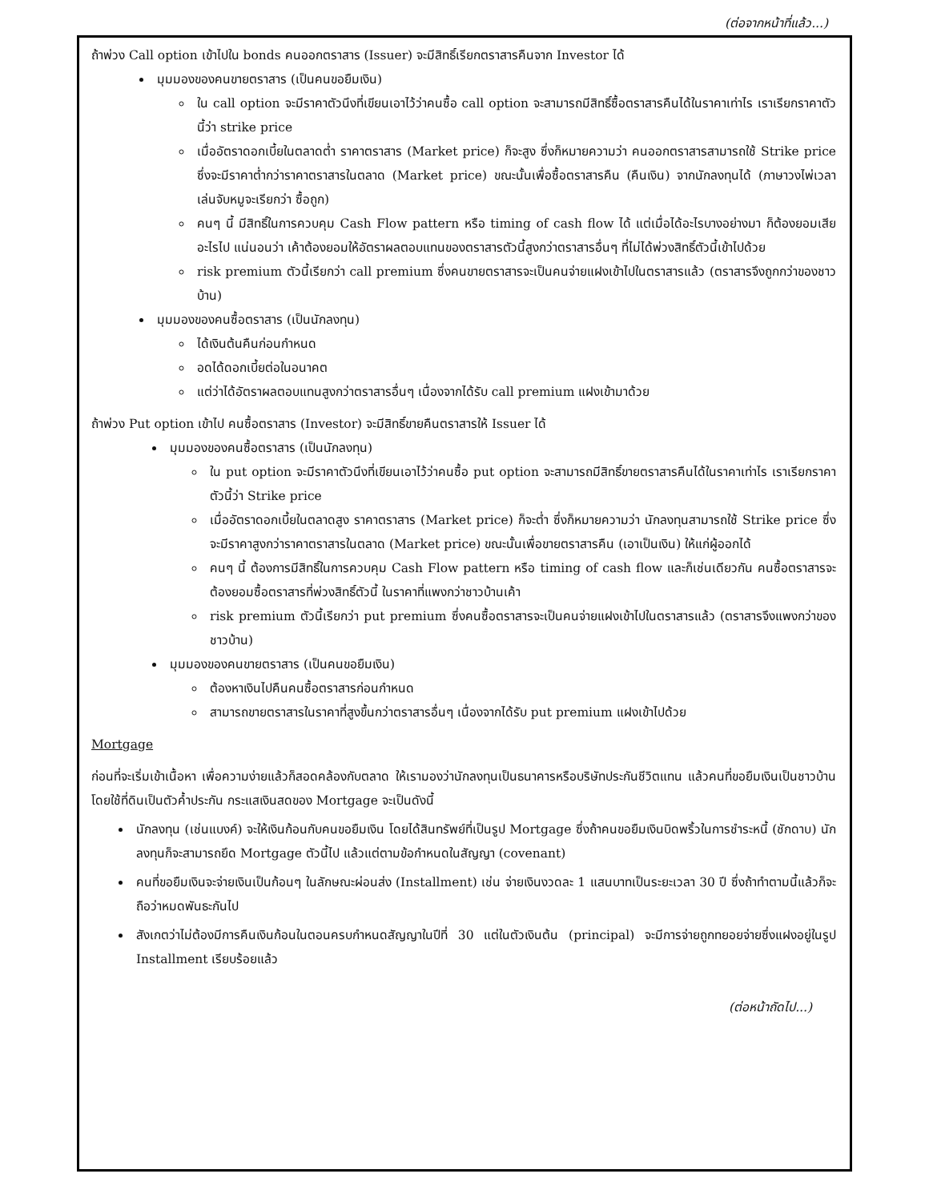(ต่อจากหน้าที่แล้ว...)
ถ้าพ่วง Call option เข้าไปใน bonds คนออกตราสาร (Issuer) จะมีสิทธิ์เรียกตราสารคืนจาก Investor ได้
มุมมองของคนขายตราสาร (เป็นคนขอยืมเงิน)
ใน call option จะมีราคาตัวนึงที่เขียนเอาไว้ว่าคนซื้อ call option จะสามารถมีสิทธิ์ซื้อตราสารคืนได้ในราคาเท่าไร เราเรียกราคาตัวนี้ว่า strike price
เมื่ออัตราดอกเบี้ยในตลาดต่ำ ราคาตราสาร (Market price) ก็จะสูง ซึ่งก็หมายความว่า คนออกตราสารสามารถใช้ Strike price ซึ่งจะมีราคาต่ำกว่าราคาตราสารในตลาด (Market price) ขณะนั้นเพื่อซื้อตราสารคืน (คืนเงิน) จากนักลงทุนได้ (ภาษาวงไพ่เวลาเล่นจับหมูจะเรียกว่า ซื้อถูก)
คนๆ นี้ มีสิทธิ์ในการควบคุม Cash Flow pattern หรือ timing of cash flow ได้ แต่เมื่อได้อะไรบางอย่างมา ก็ต้องยอมเสียอะไรไป แน่นอนว่า เค้าต้องยอมให้อัตราผลตอบแทนของตราสารตัวนี้สูงกว่าตราสารอื่นๆ ที่ไม่ได้พ่วงสิทธิ์ตัวนี้เข้าไปด้วย
risk premium ตัวนี้เรียกว่า call premium ซึ่งคนขายตราสารจะเป็นคนจ่ายแฝงเข้าไปในตราสารแล้ว (ตราสารจึงถูกกว่าของชาวบ้าน)
มุมมองของคนซื้อตราสาร (เป็นนักลงทุน)
ได้เงินต้นคืนก่อนกำหนด
อดได้ดอกเบี้ยต่อในอนาคต
แต่ว่าได้อัตราผลตอบแทนสูงกว่าตราสารอื่นๆ เนื่องจากได้รับ call premium แฝงเข้ามาด้วย
ถ้าพ่วง Put option เข้าไป คนซื้อตราสาร (Investor) จะมีสิทธิ์ขายคืนตราสารให้ Issuer ได้
มุมมองของคนซื้อตราสาร (เป็นนักลงทุน)
ใน put option จะมีราคาตัวนึงที่เขียนเอาไว้ว่าคนซื้อ put option จะสามารถมีสิทธิ์ขายตราสารคืนได้ในราคาเท่าไร เราเรียกราคาตัวนี้ว่า Strike price
เมื่ออัตราดอกเบี้ยในตลาดสูง ราคาตราสาร (Market price) ก็จะต่ำ ซึ่งก็หมายความว่า นักลงทุนสามารถใช้ Strike price ซึ่งจะมีราคาสูงกว่าราคาตราสารในตลาด (Market price) ขณะนั้นเพื่อขายตราสารคืน (เอาเป็นเงิน) ให้แก่ผู้ออกได้
คนๆ นี้ ต้องการมีสิทธิ์ในการควบคุม Cash Flow pattern หรือ timing of cash flow และก็เช่นเดียวกัน คนซื้อตราสารจะต้องยอมซื้อตราสารที่พ่วงสิทธิ์ตัวนี้ ในราคาที่แพงกว่าชาวบ้านเค้า
risk premium ตัวนี้เรียกว่า put premium ซึ่งคนซื้อตราสารจะเป็นคนจ่ายแฝงเข้าไปในตราสารแล้ว (ตราสารจึงแพงกว่าของชาวบ้าน)
มุมมองของคนขายตราสาร (เป็นคนขอยืมเงิน)
ต้องหาเงินไปคืนคนซื้อตราสารก่อนกำหนด
สามารถขายตราสารในราคาที่สูงขึ้นกว่าตราสารอื่นๆ เนื่องจากได้รับ put premium แฝงเข้าไปด้วย
Mortgage
ก่อนที่จะเริ่มเข้าเนื้อหา เพื่อความง่ายแล้วก็สอดคล้องกับตลาด ให้เรามองว่านักลงทุนเป็นธนาคารหรือบริษัทประกันชีวิตแทน แล้วคนที่ขอยืมเงินเป็นชาวบ้าน โดยใช้ที่ดินเป็นตัวค้ำประกัน กระแสเงินสดของ Mortgage จะเป็นดังนี้
นักลงทุน (เช่นแบงค์) จะให้เงินก้อนกับคนขอยืมเงิน โดยได้สินทรัพย์ที่เป็นรูป Mortgage ซึ่งถ้าคนขอยืมเงินบิดพริ้วในการชำระหนี้ (ชักดาบ) นักลงทุนก็จะสามารถยึด Mortgage ตัวนี้ไป แล้วแต่ตามข้อกำหนดในสัญญา (covenant)
คนที่ขอยืมเงินจะจ่ายเงินเป็นก้อนๆ ในลักษณะผ่อนส่ง (Installment) เช่น จ่ายเงินงวดละ 1 แสนบาทเป็นระยะเวลา 30 ปี ซึ่งถ้าทำตามนี้แล้วก็จะถือว่าหมดพันธะกันไป
สังเกตว่าไม่ต้องมีการคืนเงินก้อนในตอนครบกำหนดสัญญาในปีที่ 30 แต่ในตัวเงินต้น (principal) จะมีการจ่ายถูกทยอยจ่ายซึ่งแฝงอยู่ในรูป Installment เรียบร้อยแล้ว
(ต่อหน้าถัดไป...)